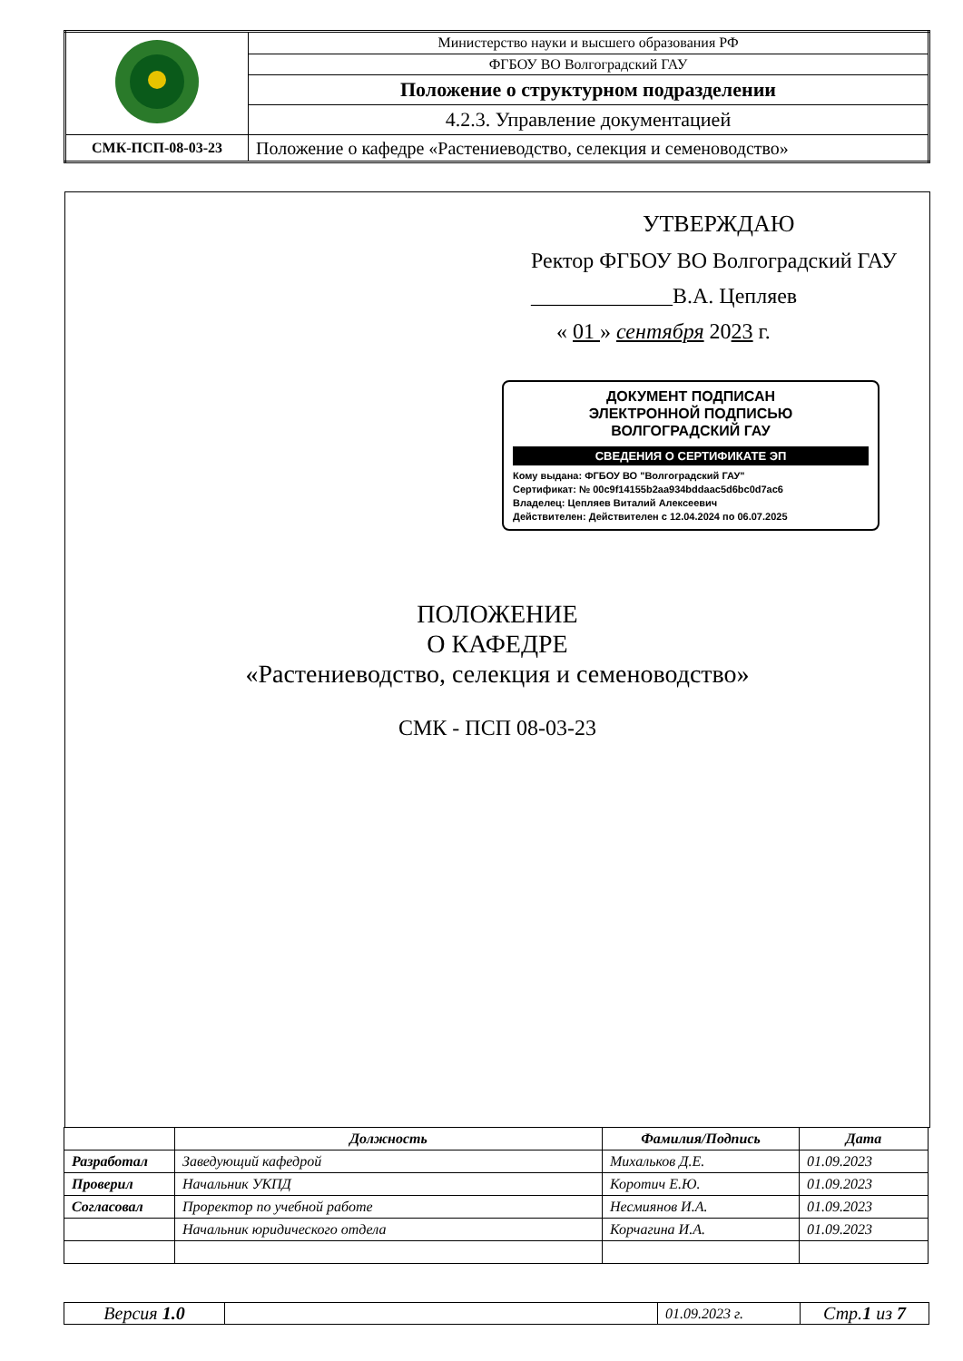| | Министерство науки и высшего образования РФ |
| | ФГБОУ ВО Волгоградский ГАУ |
| | Положение о структурном подразделении |
| | 4.2.3. Управление документацией |
| СМК-ПСП-08-03-23 | Положение о кафедре «Растениеводство, селекция и семеноводство» |
УТВЕРЖДАЮ
Ректор ФГБОУ ВО Волгоградский ГАУ
_____________В.А. Цепляев
« 01 » сентября 2023 г.
ДОКУМЕНТ ПОДПИСАН
ЭЛЕКТРОННОЙ ПОДПИСЬЮ
ВОЛГОГРАДСКИЙ ГАУ
СВЕДЕНИЯ О СЕРТИФИКАТЕ ЭП
Кому выдана: ФГБОУ ВО "Волгоградский ГАУ"
Сертификат: № 00c9f14155b2aa934bddaac5d6bc0d7ac6
Владелец: Цепляев Виталий Алексеевич
Действителен: Действителен с 12.04.2024 по 06.07.2025
ПОЛОЖЕНИЕ
О КАФЕДРЕ
«Растениеводство, селекция и семеноводство»
СМК - ПСП 08-03-23
| | Должность | Фамилия/Подпись | Дата |
| --- | --- | --- | --- |
| Разработал | Заведующий кафедрой | Михальков Д.Е. | 01.09.2023 |
| Проверил | Начальник УКПД | Коротич Е.Ю. | 01.09.2023 |
| Согласовал | Проректор по учебной работе | Несмиянов И.А. | 01.09.2023 |
| | Начальник юридического отдела | Корчагина И.А. | 01.09.2023 |
| Версия 1.0 | | 01.09.2023 г. | Стр. 1 из 7 |